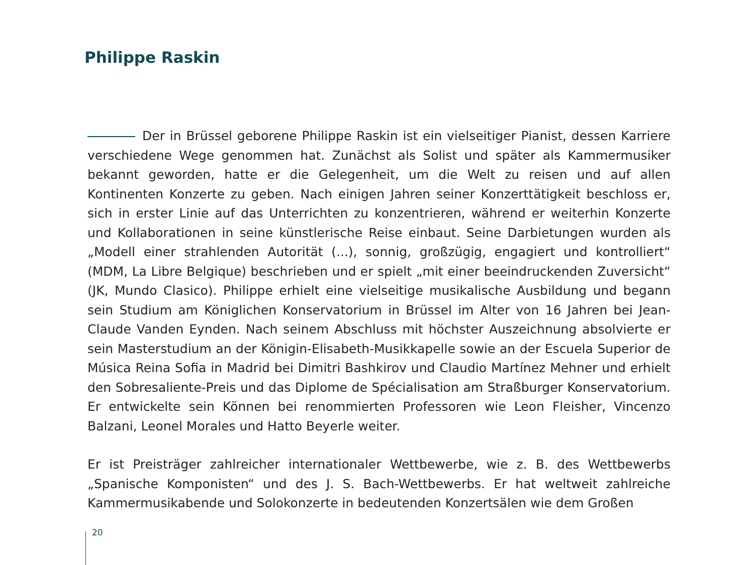Philippe Raskin
Der in Brüssel geborene Philippe Raskin ist ein vielseitiger Pianist, dessen Karriere verschiedene Wege genommen hat. Zunächst als Solist und später als Kammermusiker bekannt geworden, hatte er die Gelegenheit, um die Welt zu reisen und auf allen Kontinenten Konzerte zu geben. Nach einigen Jahren seiner Konzerttätigkeit beschloss er, sich in erster Linie auf das Unterrichten zu konzentrieren, während er weiterhin Konzerte und Kollaborationen in seine künstlerische Reise einbaut. Seine Darbietungen wurden als „Modell einer strahlenden Autorität (...), sonnig, großzügig, engagiert und kontrolliert“ (MDM, La Libre Belgique) beschrieben und er spielt „mit einer beeindruckenden Zuversicht“ (JK, Mundo Clasico). Philippe erhielt eine vielseitige musikalische Ausbildung und begann sein Studium am Königlichen Konservatorium in Brüssel im Alter von 16 Jahren bei Jean-Claude Vanden Eynden. Nach seinem Abschluss mit höchster Auszeichnung absolvierte er sein Masterstudium an der Königin-Elisabeth-Musikkapelle sowie an der Escuela Superior de Música Reina Sofia in Madrid bei Dimitri Bashkirov und Claudio Martínez Mehner und erhielt den Sobresaliente-Preis und das Diplome de Spécialisation am Straßburger Konservatorium. Er entwickelte sein Können bei renommierten Professoren wie Leon Fleisher, Vincenzo Balzani, Leonel Morales und Hatto Beyerle weiter.
Er ist Preisträger zahlreicher internationaler Wettbewerbe, wie z. B. des Wettbewerbs „Spanische Komponisten“ und des J. S. Bach-Wettbewerbs. Er hat weltweit zahlreiche Kammermusikabende und Solokonzerte in bedeutenden Konzertsälen wie dem Großen
20